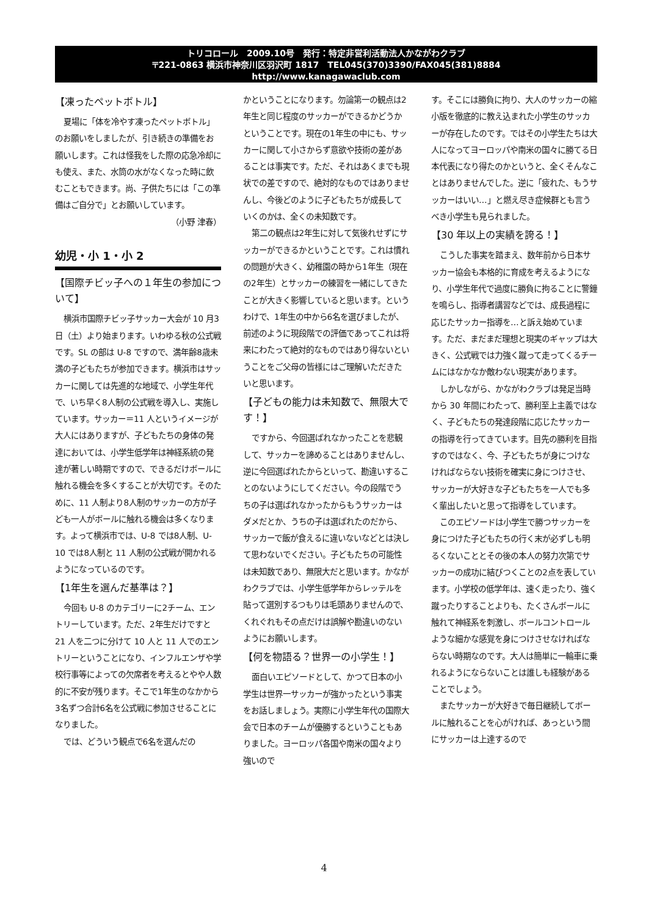トリコロール　2009.10号　発行：特定非営利活動法人かながわクラブ
〒221-0863 横浜市神奈川区羽沢町 1817　TEL045(370)3390/FAX045(381)8884
http://www.kanagawaclub.com
【凍ったペットボトル】
夏場に「体を冷やす凍ったペットボトル」のお願いをしましたが、引き続きの準備をお願いします。これは怪我をした際の応急冷却にも使え、また、水筒の水がなくなった時に飲むこともできます。尚、子供たちには「この準備はご自分で」とお願いしています。
（小野 津春）
幼児・小 1・小 2
【国際チビッ子への１年生の参加について】
横浜市国際チビッ子サッカー大会が 10 月3日（土）より始まります。いわゆる秋の公式戦です。SL の部は U-8 ですので、満年齢8歳未満の子どもたちが参加できます。横浜市はサッカーに関しては先進的な地域で、小学生年代で、いち早く8人制の公式戦を導入し、実施しています。サッカー＝11 人というイメージが大人にはありますが、子どもたちの身体の発達においては、小学生低学年は神経系統の発達が著しい時期ですので、できるだけボールに触れる機会を多くすることが大切です。そのために、11 人制より8人制のサッカーの方が子ども一人がボールに触れる機会は多くなります。よって横浜市では、U-8 では8人制、U-10 では8人制と 11 人制の公式戦が開かれるようになっているのです。
【1年生を選んだ基準は？】
今回も U-8 のカテゴリーに2チーム、エントリーしています。ただ、2年生だけですと 21 人を二つに分けて 10 人と 11 人でのエントリーということになり、インフルエンザや学校行事等によっての欠席者を考えるとやや人数的に不安が残ります。そこで1年生のなかから3名ずつ合計6名を公式戦に参加させることになりました。
では、どういう観点で6名を選んだの
かということになります。勿論第一の観点は2年生と同じ程度のサッカーができるかどうかということです。現在の1年生の中にも、サッカーに関して小さからず意欲や技術の差があることは事実です。ただ、それはあくまでも現状での差ですので、絶対的なものではありませんし、今後どのように子どもたちが成長していくのかは、全くの未知数です。
第二の観点は2年生に対して気後れせずにサッカーができるかということです。これは慣れの問題が大きく、幼稚園の時から1年生（現在の2年生）とサッカーの練習を一緒にしてきたことが大きく影響していると思います。というわけで、1年生の中から6名を選びましたが、前述のように現段階での評価であってこれは将来にわたって絶対的なものではあり得ないということをご父母の皆様にはご理解いただきたいと思います。
【子どもの能力は未知数で、無限大です！】
ですから、今回選ばれなかったことを悲観して、サッカーを諦めることはありませんし、逆に今回選ばれたからといって、勘違いすることのないようにしてください。今の段階でうちの子は選ばれなかったからもうサッカーはダメだとか、うちの子は選ばれたのだから、サッカーで飯が食えるに違いないなどとは決して思わないでください。子どもたちの可能性は未知数であり、無限大だと思います。かながわクラブでは、小学生低学年からレッテルを貼って選別するつもりは毛頭ありませんので、くれぐれもその点だけは誤解や勘違いのないようにお願いします。
【何を物語る？世界一の小学生！】
面白いエピソードとして、かつて日本の小学生は世界一サッカーが強かったという事実をお話しましょう。実際に小学生年代の国際大会で日本のチームが優勝するということもありました。ヨーロッパ各国や南米の国々より強いので
す。そこには勝負に拘り、大人のサッカーの縮小版を徹底的に教え込まれた小学生のサッカーが存在したのです。ではその小学生たちは大人になってヨーロッパや南米の国々に勝てる日本代表になり得たのかというと、全くそんなことはありませんでした。逆に「疲れた、もうサッカーはいい…」と燃え尽き症候群とも言うべき小学生も見られました。
【30 年以上の実績を誇る！】
こうした事実を踏まえ、数年前から日本サッカー協会も本格的に育成を考えるようになり、小学生年代で過度に勝負に拘ることに警鐘を鳴らし、指導者講習などでは、成長過程に応じたサッカー指導を…と訴え始めています。ただ、まだまだ理想と現実のギャップは大きく、公式戦では力強く蹴って走ってくるチームにはなかなか敵わない現実があります。
しかしながら、かながわクラブは発足当時から 30 年間にわたって、勝利至上主義ではなく、子どもたちの発達段階に応じたサッカーの指導を行ってきています。目先の勝利を目指すのではなく、今、子どもたちが身につけなければならない技術を確実に身につけさせ、サッカーが大好きな子どもたちを一人でも多く輩出したいと思って指導をしています。
このエピソードは小学生で勝つサッカーを身につけた子どもたちの行く末が必ずしも明るくないこととその後の本人の努力次第でサッカーの成功に結びつくことの2点を表しています。小学校の低学年は、速く走ったり、強く蹴ったりすることよりも、たくさんボールに触れて神経系を刺激し、ボールコントロールような細かな感覚を身につけさせなければならない時期なのです。大人は簡単に一輪車に乗れるようにならないことは誰しも経験があることでしょう。
またサッカーが大好きで毎日継続してボールに触れることを心がければ、あっという間にサッカーは上達するので
4